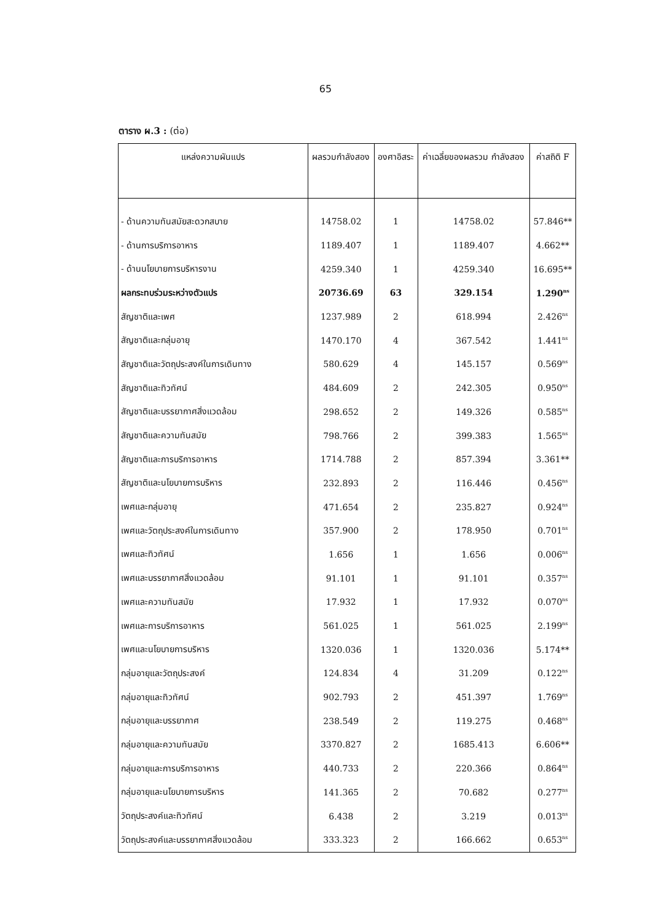65
ตาราง ผ.3 : (ต่อ)
| แหล่งความผันแปร | ผลรวมกำลังสอง | องศาอิสระ | ค่าเฉลี่ยของผลรวม กำลังสอง | ค่าสถิติ F |
| --- | --- | --- | --- | --- |
| - ด้านความทันสมัยสะดวกสบาย | 14758.02 | 1 | 14758.02 | 57.846** |
| - ด้านการบริการอาหาร | 1189.407 | 1 | 1189.407 | 4.662** |
| - ด้านนโยบายการบริหารงาน | 4259.340 | 1 | 4259.340 | 16.695** |
| ผลกระทบร่วมระหว่างตัวแปร | 20736.69 | 63 | 329.154 | 1.290<sup>ns</sup> |
| สัญชาติและเพศ | 1237.989 | 2 | 618.994 | 2.426<sup>ns</sup> |
| สัญชาติและกลุ่มอายุ | 1470.170 | 4 | 367.542 | 1.441<sup>ns</sup> |
| สัญชาติและวัตถุประสงค์ในการเดินทาง | 580.629 | 4 | 145.157 | 0.569<sup>ns</sup> |
| สัญชาติและทิวทัศน์ | 484.609 | 2 | 242.305 | 0.950<sup>ns</sup> |
| สัญชาติและบรรยากาศสิ่งแวดล้อม | 298.652 | 2 | 149.326 | 0.585<sup>ns</sup> |
| สัญชาติและความทันสมัย | 798.766 | 2 | 399.383 | 1.565<sup>ns</sup> |
| สัญชาติและการบริการอาหาร | 1714.788 | 2 | 857.394 | 3.361** |
| สัญชาติและนโยบายการบริหาร | 232.893 | 2 | 116.446 | 0.456<sup>ns</sup> |
| เพศและกลุ่มอายุ | 471.654 | 2 | 235.827 | 0.924<sup>ns</sup> |
| เพศและวัตถุประสงค์ในการเดินทาง | 357.900 | 2 | 178.950 | 0.701<sup>ns</sup> |
| เพศและทิวทัศน์ | 1.656 | 1 | 1.656 | 0.006<sup>ns</sup> |
| เพศและบรรยากาศสิ่งแวดล้อม | 91.101 | 1 | 91.101 | 0.357<sup>ns</sup> |
| เพศและความทันสมัย | 17.932 | 1 | 17.932 | 0.070<sup>ns</sup> |
| เพศและการบริการอาหาร | 561.025 | 1 | 561.025 | 2.199<sup>ns</sup> |
| เพศและนโยบายการบริหาร | 1320.036 | 1 | 1320.036 | 5.174** |
| กลุ่มอายุและวัตถุประสงค์ | 124.834 | 4 | 31.209 | 0.122<sup>ns</sup> |
| กลุ่มอายุและทิวทัศน์ | 902.793 | 2 | 451.397 | 1.769<sup>ns</sup> |
| กลุ่มอายุและบรรยากาศ | 238.549 | 2 | 119.275 | 0.468<sup>ns</sup> |
| กลุ่มอายุและความทันสมัย | 3370.827 | 2 | 1685.413 | 6.606** |
| กลุ่มอายุและการบริการอาหาร | 440.733 | 2 | 220.366 | 0.864<sup>ns</sup> |
| กลุ่มอายุและนโยบายการบริหาร | 141.365 | 2 | 70.682 | 0.277<sup>ns</sup> |
| วัตถุประสงค์และทิวทัศน์ | 6.438 | 2 | 3.219 | 0.013<sup>ns</sup> |
| วัตถุประสงค์และบรรยากาศสิ่งแวดล้อม | 333.323 | 2 | 166.662 | 0.653<sup>ns</sup> |